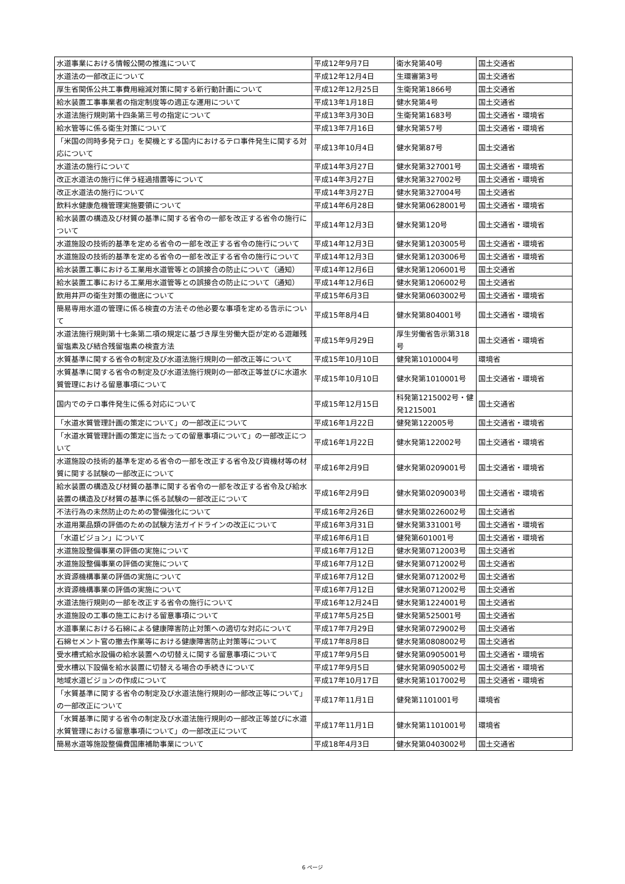| 水道事業における情報公開の推進について | 平成12年9月7日 | 衛水発第40号 | 国土交通省 |
| 水道法の一部改正について | 平成12年12月4日 | 生環審第3号 | 国土交通省 |
| 厚生省関係公共工事費用縮減対策に関する新行動計画について | 平成12年12月25日 | 生衛発第1866号 | 国土交通省 |
| 給水装置工事事業者の指定制度等の適正な運用について | 平成13年1月18日 | 健水発第4号 | 国土交通省 |
| 水道法施行規則第十四条第三号の指定について | 平成13年3月30日 | 生衛発第1683号 | 国土交通省・環境省 |
| 給水管等に係る衛生対策について | 平成13年7月16日 | 健水発第57号 | 国土交通省・環境省 |
| 「米国の同時多発テロ」を契機とする国内におけるテロ事件発生に関する対応について | 平成13年10月4日 | 健水発第87号 | 国土交通省 |
| 水道法の施行について | 平成14年3月27日 | 健水発第327001号 | 国土交通省・環境省 |
| 改正水道法の施行に伴う経過措置等について | 平成14年3月27日 | 健水発第327002号 | 国土交通省・環境省 |
| 改正水道法の施行について | 平成14年3月27日 | 健水発第327004号 | 国土交通省 |
| 飲料水健康危機管理実施要領について | 平成14年6月28日 | 健水発第0628001号 | 国土交通省・環境省 |
| 給水装置の構造及び材質の基準に関する省令の一部を改正する省令の施行について | 平成14年12月3日 | 健水発第120号 | 国土交通省・環境省 |
| 水道施設の技術的基準を定める省令の一部を改正する省令の施行について | 平成14年12月3日 | 健水発第1203005号 | 国土交通省・環境省 |
| 水道施設の技術的基準を定める省令の一部を改正する省令の施行について | 平成14年12月3日 | 健水発第1203006号 | 国土交通省・環境省 |
| 給水装置工事における工業用水道管等との誤接合の防止について（通知） | 平成14年12月6日 | 健水発第1206001号 | 国土交通省 |
| 給水装置工事における工業用水道管等との誤接合の防止について（通知） | 平成14年12月6日 | 健水発第1206002号 | 国土交通省 |
| 飲用井戸の衛生対策の徹底について | 平成15年6月3日 | 健水発第0603002号 | 国土交通省・環境省 |
| 簡易専用水道の管理に係る検査の方法その他必要な事項を定める告示について | 平成15年8月4日 | 健水発第804001号 | 国土交通省・環境省 |
| 水道法施行規則第十七条第二項の規定に基づき厚生労働大臣が定める遊離残留塩素及び結合残留塩素の検査方法 | 平成15年9月29日 | 厚生労働省告示第318号 | 国土交通省・環境省 |
| 水質基準に関する省令の制定及び水道法施行規則の一部改正等について | 平成15年10月10日 | 健発第1010004号 | 環境省 |
| 水質基準に関する省令の制定及び水道法施行規則の一部改正等並びに水道水質管理における留意事項について | 平成15年10月10日 | 健水発第1010001号 | 国土交通省・環境省 |
| 国内でのテロ事件発生に係る対応について | 平成15年12月15日 | 科発第1215002号・健発1215001 | 国土交通省 |
| 「水道水質管理計画の策定について」の一部改正について | 平成16年1月22日 | 健発第122005号 | 国土交通省・環境省 |
| 「水道水質管理計画の策定に当たっての留意事項について」の一部改正について | 平成16年1月22日 | 健水発第122002号 | 国土交通省・環境省 |
| 水道施設の技術的基準を定める省令の一部を改正する省令及び資機材等の材質に関する試験の一部改正について | 平成16年2月9日 | 健水発第0209001号 | 国土交通省・環境省 |
| 給水装置の構造及び材質の基準に関する省令の一部を改正する省令及び給水装置の構造及び材質の基準に係る試験の一部改正について | 平成16年2月9日 | 健水発第0209003号 | 国土交通省・環境省 |
| 不法行為の未然防止のための警備強化について | 平成16年2月26日 | 健水発第0226002号 | 国土交通省 |
| 水道用薬品類の評価のための試験方法ガイドラインの改正について | 平成16年3月31日 | 健水発第331001号 | 国土交通省・環境省 |
| 「水道ビジョン」について | 平成16年6月1日 | 健発第601001号 | 国土交通省・環境省 |
| 水道施設整備事業の評価の実施について | 平成16年7月12日 | 健水発第0712003号 | 国土交通省 |
| 水道施設整備事業の評価の実施について | 平成16年7月12日 | 健水発第0712002号 | 国土交通省 |
| 水資源機構事業の評価の実施について | 平成16年7月12日 | 健水発第0712002号 | 国土交通省 |
| 水資源機構事業の評価の実施について | 平成16年7月12日 | 健水発第0712002号 | 国土交通省 |
| 水道法施行規則の一部を改正する省令の施行について | 平成16年12月24日 | 健水発第1224001号 | 国土交通省 |
| 水道施設の工事の施工における留意事項について | 平成17年5月25日 | 健水発第525001号 | 国土交通省 |
| 水道事業における石綿による健康障害防止対策への適切な対応について | 平成17年7月29日 | 健水発第0729002号 | 国土交通省 |
| 石綿セメント官の撤去作業等における健康障害防止対策等について | 平成17年8月8日 | 健水発第0808002号 | 国土交通省 |
| 受水槽式給水設備の給水装置への切替えに関する留意事項について | 平成17年9月5日 | 健水発第0905001号 | 国土交通省・環境省 |
| 受水槽以下設備を給水装置に切替える場合の手続きについて | 平成17年9月5日 | 健水発第0905002号 | 国土交通省・環境省 |
| 地域水道ビジョンの作成について | 平成17年10月17日 | 健水発第1017002号 | 国土交通省・環境省 |
| 「水質基準に関する省令の制定及び水道法施行規則の一部改正等について」の一部改正について | 平成17年11月1日 | 健発第1101001号 | 環境省 |
| 「水質基準に関する省令の制定及び水道法施行規則の一部改正等並びに水道水質管理における留意事項について」の一部改正について | 平成17年11月1日 | 健水発第1101001号 | 環境省 |
| 簡易水道等施設整備費国庫補助事業について | 平成18年4月3日 | 健水発第0403002号 | 国土交通省 |
6 ページ